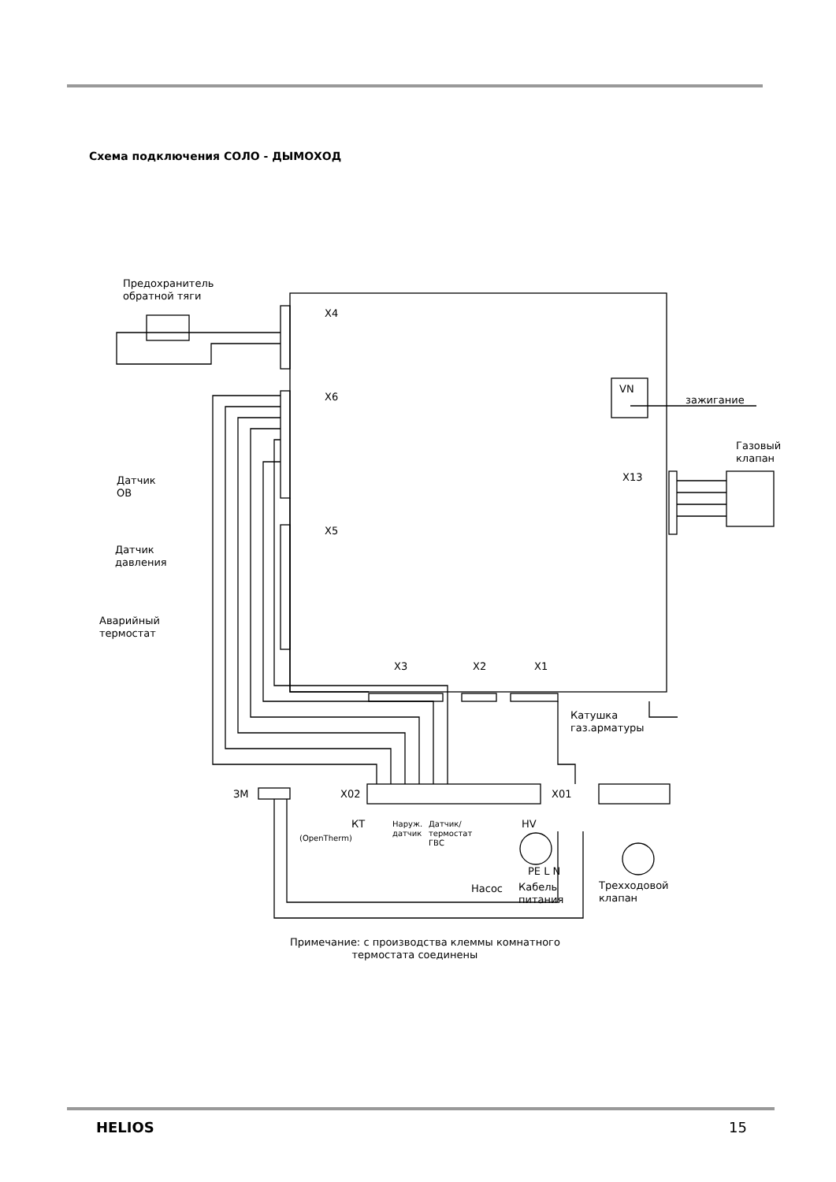Схема подключения СОЛО - ДЫМОХОД
Предохранитель
обратной тяги
X4
X6
X5
VN
зажигание
Газовый
клапан
X13
Датчик
ОВ
Датчик
давления
Аварийный
термостат
X3 X2 X1
Катушка
газ.арматуры
ЗМ X02 X01
КТ
(OpenTherm)
Наруж.
датчик
Датчик/
термостат
ГВС
HV
PE L N
Кабель
питания
Насос
Трехходовой
клапан
Примечание: с производства клеммы комнатного
термостата соединены
HELIOS 15